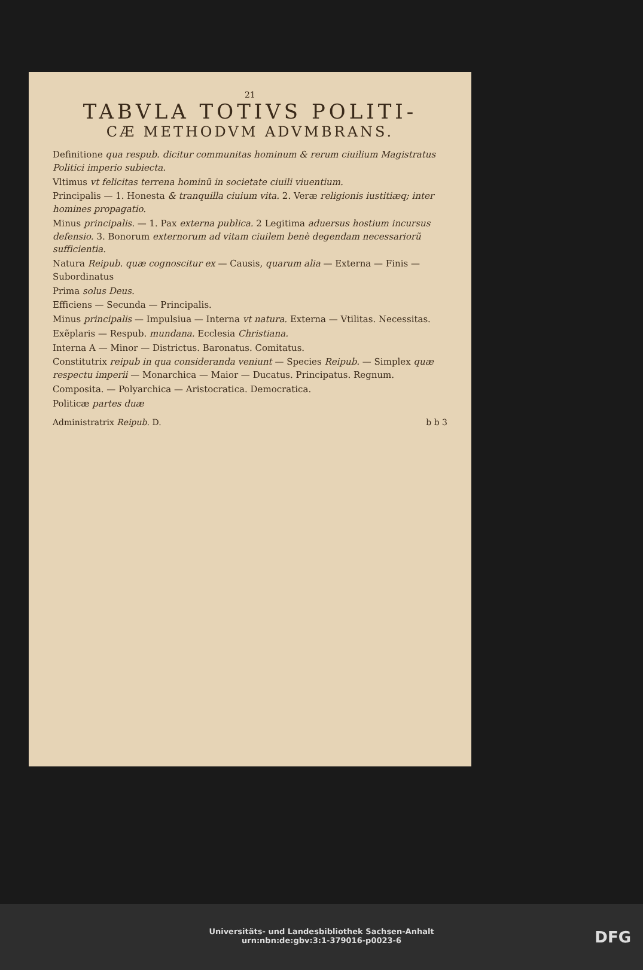21
TABVLA TOTIVS POLITI-
CÆ METHODVM ADVMBRANS.
Definitione qua respub. dicitur communitas hominum & rerum ciuilium Magistratus Politici imperio subiecta.
Vltimus vt felicitas terrena hominũ in societate ciuili viuentium.
Principalis — 1. Honesta & tranquilla ciuium vita. 2. Veræ religionis iustitiæq; inter homines propagatio.
Minus principalis. — 1. Pax externa publica. 2 Legitima aduersus hostium incursus defensio. 3. Bonorum externorum ad vitam ciuilem benè degendam necessariorũ sufficientia.
Natura Reipub. quæ cognoscitur ex — Causis, quarum alia — Externa — Finis — Subordinatus
Prima solus Deus.
Efficiens — Secunda — Principalis.
Minus principalis — Impulsiua — Interna vt natura. Externa — Vtilitas. Necessitas.
Exẽplaris — Respub. mundana. Ecclesia Christiana.
Interna A — Minor — Districtus. Baronatus. Comitatus.
Constitutrix reipub in qua consideranda veniunt — Species Reipub. — Simplex quæ respectu imperii — Monarchica — Maior — Ducatus. Principatus. Regnum.
Composita. — Polyarchica — Aristocratica. Democratica.
Politicæ partes duæ
Administratrix Reipub. D. b b 3
Universitäts- und Landesbibliothek Sachsen-Anhalt
urn:nbn:de:gbv:3:1-379016-p0023-6
DFG